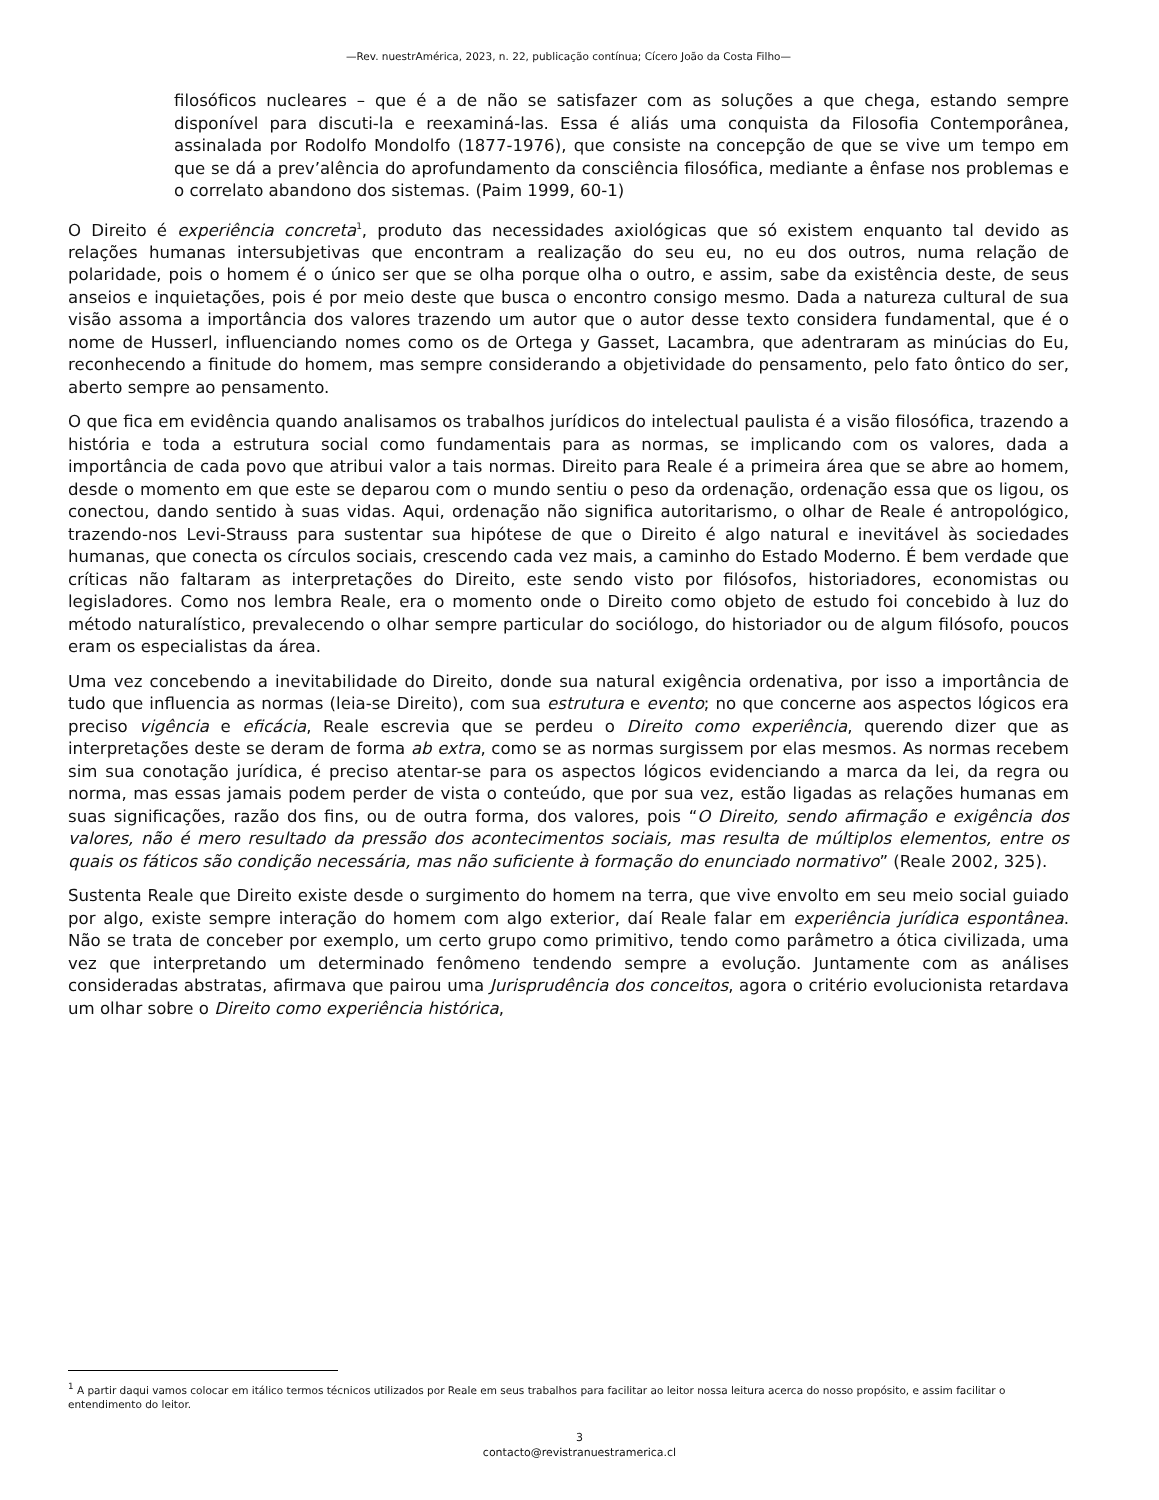—Rev. nuestrAmérica, 2023, n. 22, publicação contínua; Cícero João da Costa Filho—
filosóficos nucleares – que é a de não se satisfazer com as soluções a que chega, estando sempre disponível para discuti-la e reexaminá-las. Essa é aliás uma conquista da Filosofia Contemporânea, assinalada por Rodolfo Mondolfo (1877-1976), que consiste na concepção de que se vive um tempo em que se dá a prev’alência do aprofundamento da consciência filosófica, mediante a ênfase nos problemas e o correlato abandono dos sistemas. (Paim 1999, 60-1)
O Direito é experiência concreta<sup>1</sup>, produto das necessidades axiológicas que só existem enquanto tal devido as relações humanas intersubjetivas que encontram a realização do seu eu, no eu dos outros, numa relação de polaridade, pois o homem é o único ser que se olha porque olha o outro, e assim, sabe da existência deste, de seus anseios e inquietações, pois é por meio deste que busca o encontro consigo mesmo. Dada a natureza cultural de sua visão assoma a importância dos valores trazendo um autor que o autor desse texto considera fundamental, que é o nome de Husserl, influenciando nomes como os de Ortega y Gasset, Lacambra, que adentraram as minúcias do Eu, reconhecendo a finitude do homem, mas sempre considerando a objetividade do pensamento, pelo fato ôntico do ser, aberto sempre ao pensamento.
O que fica em evidência quando analisamos os trabalhos jurídicos do intelectual paulista é a visão filosófica, trazendo a história e toda a estrutura social como fundamentais para as normas, se implicando com os valores, dada a importância de cada povo que atribui valor a tais normas. Direito para Reale é a primeira área que se abre ao homem, desde o momento em que este se deparou com o mundo sentiu o peso da ordenação, ordenação essa que os ligou, os conectou, dando sentido à suas vidas. Aqui, ordenação não significa autoritarismo, o olhar de Reale é antropológico, trazendo-nos Levi-Strauss para sustentar sua hipótese de que o Direito é algo natural e inevitável às sociedades humanas, que conecta os círculos sociais, crescendo cada vez mais, a caminho do Estado Moderno. É bem verdade que críticas não faltaram as interpretações do Direito, este sendo visto por filósofos, historiadores, economistas ou legisladores. Como nos lembra Reale, era o momento onde o Direito como objeto de estudo foi concebido à luz do método naturalístico, prevalecendo o olhar sempre particular do sociólogo, do historiador ou de algum filósofo, poucos eram os especialistas da área.
Uma vez concebendo a inevitabilidade do Direito, donde sua natural exigência ordenativa, por isso a importância de tudo que influencia as normas (leia-se Direito), com sua estrutura e evento; no que concerne aos aspectos lógicos era preciso vigência e eficácia, Reale escrevia que se perdeu o Direito como experiência, querendo dizer que as interpretações deste se deram de forma ab extra, como se as normas surgissem por elas mesmos. As normas recebem sim sua conotação jurídica, é preciso atentar-se para os aspectos lógicos evidenciando a marca da lei, da regra ou norma, mas essas jamais podem perder de vista o conteúdo, que por sua vez, estão ligadas as relações humanas em suas significações, razão dos fins, ou de outra forma, dos valores, pois “O Direito, sendo afirmação e exigência dos valores, não é mero resultado da pressão dos acontecimentos sociais, mas resulta de múltiplos elementos, entre os quais os fáticos são condição necessária, mas não suficiente à formação do enunciado normativo” (Reale 2002, 325).
Sustenta Reale que Direito existe desde o surgimento do homem na terra, que vive envolto em seu meio social guiado por algo, existe sempre interação do homem com algo exterior, daí Reale falar em experiência jurídica espontânea. Não se trata de conceber por exemplo, um certo grupo como primitivo, tendo como parâmetro a ótica civilizada, uma vez que interpretando um determinado fenômeno tendendo sempre a evolução. Juntamente com as análises consideradas abstratas, afirmava que pairou uma Jurisprudência dos conceitos, agora o critério evolucionista retardava um olhar sobre o Direito como experiência histórica,
<sup>1</sup> A partir daqui vamos colocar em itálico termos técnicos utilizados por Reale em seus trabalhos para facilitar ao leitor nossa leitura acerca do nosso propósito, e assim facilitar o entendimento do leitor.
3
contacto@revistranuestramerica.cl